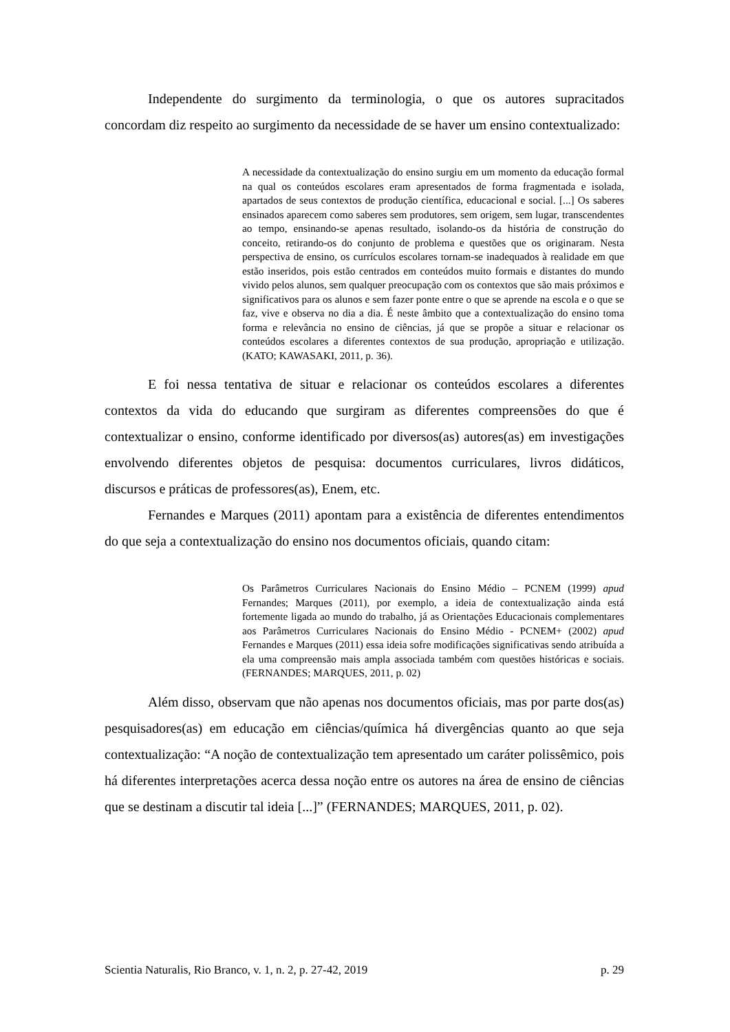Independente do surgimento da terminologia, o que os autores supracitados concordam diz respeito ao surgimento da necessidade de se haver um ensino contextualizado:
A necessidade da contextualização do ensino surgiu em um momento da educação formal na qual os conteúdos escolares eram apresentados de forma fragmentada e isolada, apartados de seus contextos de produção científica, educacional e social. [...] Os saberes ensinados aparecem como saberes sem produtores, sem origem, sem lugar, transcendentes ao tempo, ensinando-se apenas resultado, isolando-os da história de construção do conceito, retirando-os do conjunto de problema e questões que os originaram. Nesta perspectiva de ensino, os currículos escolares tornam-se inadequados à realidade em que estão inseridos, pois estão centrados em conteúdos muito formais e distantes do mundo vivido pelos alunos, sem qualquer preocupação com os contextos que são mais próximos e significativos para os alunos e sem fazer ponte entre o que se aprende na escola e o que se faz, vive e observa no dia a dia. É neste âmbito que a contextualização do ensino toma forma e relevância no ensino de ciências, já que se propõe a situar e relacionar os conteúdos escolares a diferentes contextos de sua produção, apropriação e utilização. (KATO; KAWASAKI, 2011, p. 36).
E foi nessa tentativa de situar e relacionar os conteúdos escolares a diferentes contextos da vida do educando que surgiram as diferentes compreensões do que é contextualizar o ensino, conforme identificado por diversos(as) autores(as) em investigações envolvendo diferentes objetos de pesquisa: documentos curriculares, livros didáticos, discursos e práticas de professores(as), Enem, etc.
Fernandes e Marques (2011) apontam para a existência de diferentes entendimentos do que seja a contextualização do ensino nos documentos oficiais, quando citam:
Os Parâmetros Curriculares Nacionais do Ensino Médio – PCNEM (1999) apud Fernandes; Marques (2011), por exemplo, a ideia de contextualização ainda está fortemente ligada ao mundo do trabalho, já as Orientações Educacionais complementares aos Parâmetros Curriculares Nacionais do Ensino Médio - PCNEM+ (2002) apud Fernandes e Marques (2011) essa ideia sofre modificações significativas sendo atribuída a ela uma compreensão mais ampla associada também com questões históricas e sociais. (FERNANDES; MARQUES, 2011, p. 02)
Além disso, observam que não apenas nos documentos oficiais, mas por parte dos(as) pesquisadores(as) em educação em ciências/química há divergências quanto ao que seja contextualização: “A noção de contextualização tem apresentado um caráter polissêmico, pois há diferentes interpretações acerca dessa noção entre os autores na área de ensino de ciências que se destinam a discutir tal ideia [...]” (FERNANDES; MARQUES, 2011, p. 02).
Scientia Naturalis, Rio Branco, v. 1, n. 2, p. 27-42, 2019 p. 29